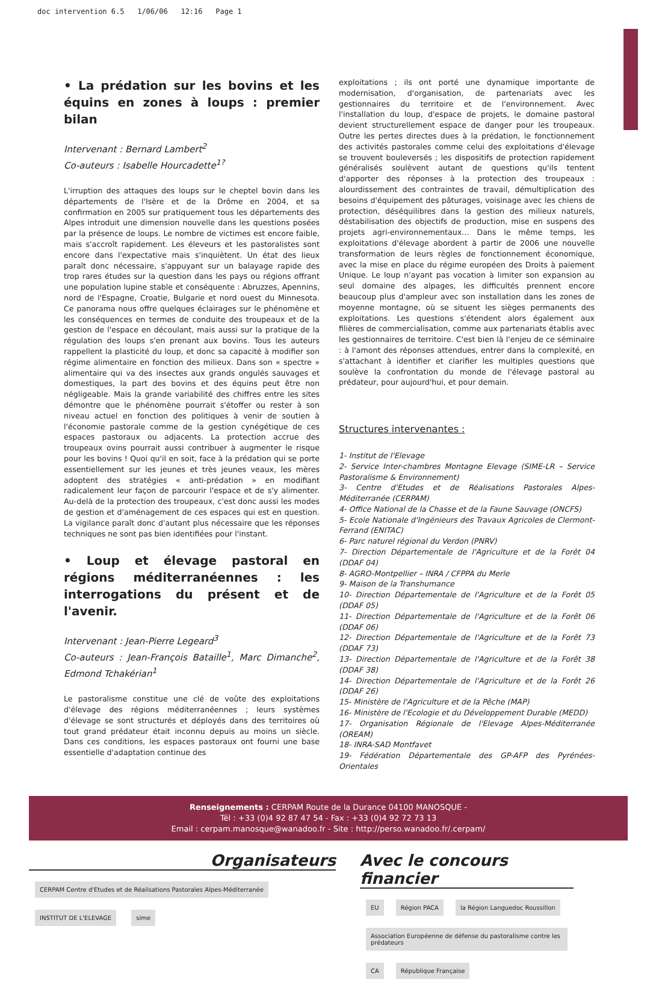doc intervention 6.5 1/06/06 12:16 Page 1
• La prédation sur les bovins et les équins en zones à loups : premier bilan
Intervenant : Bernard Lambert<sup>2</sup>
Co-auteurs : Isabelle Hourcadette<sup>1?</sup>
L'irruption des attaques des loups sur le cheptel bovin dans les départements de l'Isère et de la Drôme en 2004, et sa confirmation en 2005 sur pratiquement tous les départements des Alpes introduit une dimension nouvelle dans les questions posées par la présence de loups. Le nombre de victimes est encore faible, mais s'accroît rapidement. Les éleveurs et les pastoralistes sont encore dans l'expectative mais s'inquiètent. Un état des lieux paraît donc nécessaire, s'appuyant sur un balayage rapide des trop rares études sur la question dans les pays ou régions offrant une population lupine stable et conséquente : Abruzzes, Apennins, nord de l'Espagne, Croatie, Bulgarie et nord ouest du Minnesota. Ce panorama nous offre quelques éclairages sur le phénomène et les conséquences en termes de conduite des troupeaux et de la gestion de l'espace en découlant, mais aussi sur la pratique de la régulation des loups s'en prenant aux bovins. Tous les auteurs rappellent la plasticité du loup, et donc sa capacité à modifier son régime alimentaire en fonction des milieux. Dans son « spectre » alimentaire qui va des insectes aux grands ongulés sauvages et domestiques, la part des bovins et des équins peut être non négligeable. Mais la grande variabilité des chiffres entre les sites démontre que le phénomène pourrait s'étoffer ou rester à son niveau actuel en fonction des politiques à venir de soutien à l'économie pastorale comme de la gestion cynégétique de ces espaces pastoraux ou adjacents. La protection accrue des troupeaux ovins pourrait aussi contribuer à augmenter le risque pour les bovins ! Quoi qu'il en soit, face à la prédation qui se porte essentiellement sur les jeunes et très jeunes veaux, les mères adoptent des stratégies « anti-prédation » en modifiant radicalement leur façon de parcourir l'espace et de s'y alimenter. Au-delà de la protection des troupeaux, c'est donc aussi les modes de gestion et d'aménagement de ces espaces qui est en question. La vigilance paraît donc d'autant plus nécessaire que les réponses techniques ne sont pas bien identifiées pour l'instant.
• Loup et élevage pastoral en régions méditerranéennes : les interrogations du présent et de l'avenir.
Intervenant : Jean-Pierre Legeard<sup>3</sup>
Co-auteurs : Jean-François Bataille<sup>1</sup>, Marc Dimanche<sup>2</sup>, Edmond Tchakérian<sup>1</sup>
Le pastoralisme constitue une clé de voûte des exploitations d'élevage des régions méditerranéennes ; leurs systèmes d'élevage se sont structurés et déployés dans des territoires où tout grand prédateur était inconnu depuis au moins un siècle. Dans ces conditions, les espaces pastoraux ont fourni une base essentielle d'adaptation continue des
exploitations ; ils ont porté une dynamique importante de modernisation, d'organisation, de partenariats avec les gestionnaires du territoire et de l'environnement. Avec l'installation du loup, d'espace de projets, le domaine pastoral devient structurellement espace de danger pour les troupeaux. Outre les pertes directes dues à la prédation, le fonctionnement des activités pastorales comme celui des exploitations d'élevage se trouvent bouleversés ; les dispositifs de protection rapidement généralisés soulèvent autant de questions qu'ils tentent d'apporter des réponses à la protection des troupeaux : alourdissement des contraintes de travail, démultiplication des besoins d'équipement des pâturages, voisinage avec les chiens de protection, déséquilibres dans la gestion des milieux naturels, déstabilisation des objectifs de production, mise en suspens des projets agri-environnementaux… Dans le même temps, les exploitations d'élevage abordent à partir de 2006 une nouvelle transformation de leurs règles de fonctionnement économique, avec la mise en place du régime européen des Droits à paiement Unique. Le loup n'ayant pas vocation à limiter son expansion au seul domaine des alpages, les difficultés prennent encore beaucoup plus d'ampleur avec son installation dans les zones de moyenne montagne, où se situent les sièges permanents des exploitations. Les questions s'étendent alors également aux filières de commercialisation, comme aux partenariats établis avec les gestionnaires de territoire. C'est bien là l'enjeu de ce séminaire : à l'amont des réponses attendues, entrer dans la complexité, en s'attachant à identifier et clarifier les multiples questions que soulève la confrontation du monde de l'élevage pastoral au prédateur, pour aujourd'hui, et pour demain.
Structures intervenantes :
1- Institut de l'Elevage
2- Service Inter-chambres Montagne Elevage (SIME-LR – Service Pastoralisme & Environnement)
3- Centre d'Etudes et de Réalisations Pastorales Alpes-Méditerranée (CERPAM)
4- Office National de la Chasse et de la Faune Sauvage (ONCFS)
5- Ecole Nationale d'Ingénieurs des Travaux Agricoles de Clermont-Ferrand (ENITAC)
6- Parc naturel régional du Verdon (PNRV)
7- Direction Départementale de l'Agriculture et de la Forêt 04 (DDAF 04)
8- AGRO-Montpellier – INRA / CFPPA du Merle
9- Maison de la Transhumance
10- Direction Départementale de l'Agriculture et de la Forêt 05 (DDAF 05)
11- Direction Départementale de l'Agriculture et de la Forêt 06 (DDAF 06)
12- Direction Départementale de l'Agriculture et de la Forêt 73 (DDAF 73)
13- Direction Départementale de l'Agriculture et de la Forêt 38 (DDAF 38)
14- Direction Départementale de l'Agriculture et de la Forêt 26 (DDAF 26)
15- Ministère de l'Agriculture et de la Pêche (MAP)
16- Ministère de l'Ecologie et du Développement Durable (MEDD)
17- Organisation Régionale de l'Elevage Alpes-Méditerranée (OREAM)
18- INRA-SAD Montfavet
19- Fédération Départementale des GP-AFP des Pyrénées-Orientales
Renseignements : CERPAM Route de la Durance 04100 MANOSQUE -
Tél : +33 (0)4 92 87 47 54 - Fax : +33 (0)4 92 72 73 13
Email : cerpam.manosque@wanadoo.fr - Site : http://perso.wanadoo.fr/.cerpam/
Organisateurs
CERPAM Centre d'Etudes et de Réalisations Pastorales Alpes-Méditerranée INSTITUT DE L'ELEVAGE sime
Avec le concours financier
EU Région PACA la Région Languedoc Roussillon Association Européenne de défense du pastoralisme contre les prédateurs CA République Française